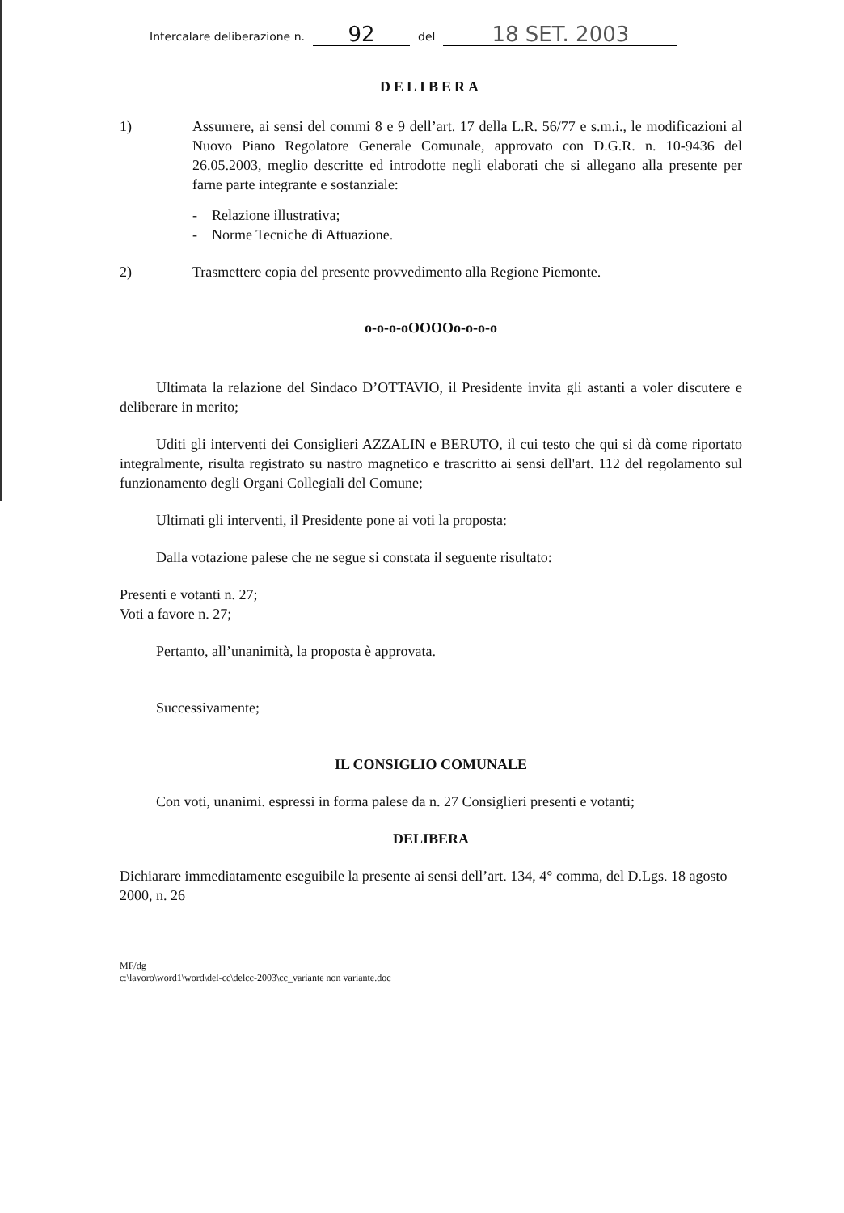Intercalare deliberazione n. 92 del 18 SET. 2003
DELIBERA
1) Assumere, ai sensi del commi 8 e 9 dell’art. 17 della L.R. 56/77 e s.m.i., le modificazioni al Nuovo Piano Regolatore Generale Comunale, approvato con D.G.R. n. 10-9436 del 26.05.2003, meglio descritte ed introdotte negli elaborati che si allegano alla presente per farne parte integrante e sostanziale:
- Relazione illustrativa;
- Norme Tecniche di Attuazione.
2) Trasmettere copia del presente provvedimento alla Regione Piemonte.
o-o-o-oOOOOo-o-o-o
Ultimata la relazione del Sindaco D’OTTAVIO, il Presidente invita gli astanti a voler discutere e deliberare in merito;
Uditi gli interventi dei Consiglieri AZZALIN e BERUTO, il cui testo che qui si dà come riportato integralmente, risulta registrato su nastro magnetico e trascritto ai sensi dell'art. 112 del regolamento sul funzionamento degli Organi Collegiali del Comune;
Ultimati gli interventi, il Presidente pone ai voti la proposta:
Dalla votazione palese che ne segue si constata il seguente risultato:
Presenti e votanti n. 27;
Voti a favore n. 27;
Pertanto, all’unanimità, la proposta è approvata.
Successivamente;
IL CONSIGLIO COMUNALE
Con voti, unanimi. espressi in forma palese da n. 27 Consiglieri presenti e votanti;
DELIBERA
Dichiarare immediatamente eseguibile la presente ai sensi dell’art. 134, 4° comma, del D.Lgs. 18 agosto 2000, n. 26
MF/dg
c:\lavoro\word1\word\del-cc\delcc-2003\cc_variante non variante.doc